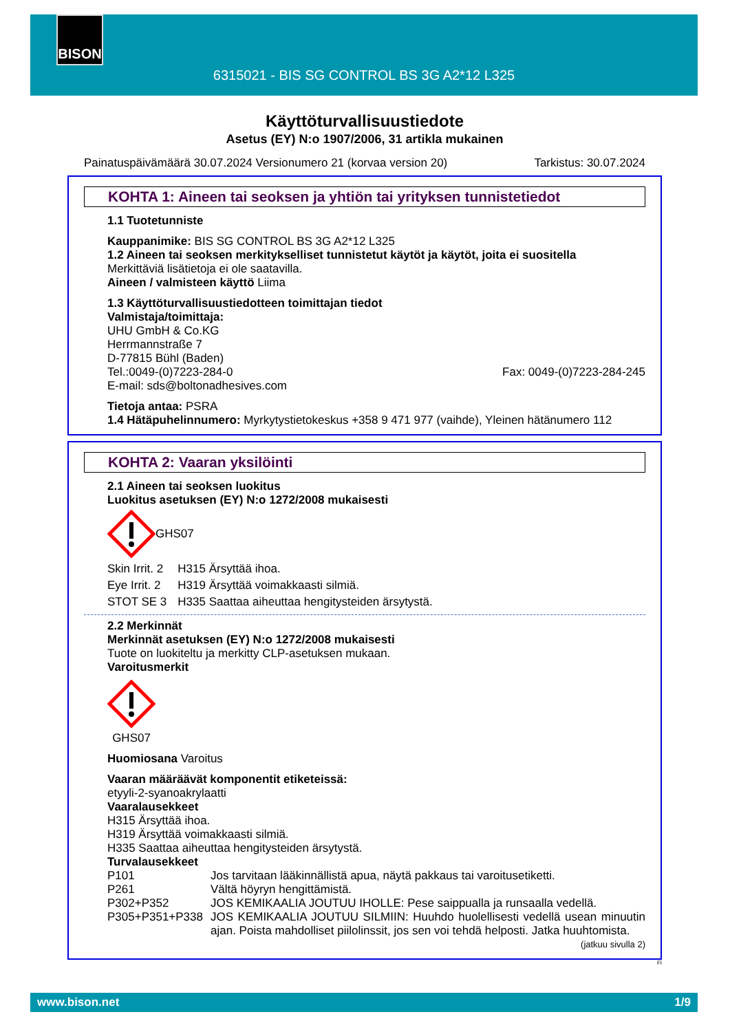BISON
6315021 - BIS SG CONTROL BS 3G A2*12 L325
Käyttöturvallisuustiedote
Asetus (EY) N:o 1907/2006, 31 artikla mukainen
Painatuspäivämäärä 30.07.2024 Versionumero 21 (korvaa version 20) Tarkistus: 30.07.2024
KOHTA 1: Aineen tai seoksen ja yhtiön tai yrityksen tunnistetiedot
1.1 Tuotetunniste
Kauppanimike: BIS SG CONTROL BS 3G A2*12 L325
1.2 Aineen tai seoksen merkitykselliset tunnistetut käytöt ja käytöt, joita ei suositella
Merkittäviä lisätietoja ei ole saatavilla.
Aineen / valmisteen käyttö Liima
1.3 Käyttöturvallisuustiedotteen toimittajan tiedot
Valmistaja/toimittaja:
UHU GmbH & Co.KG
Herrmannstraße 7
D-77815 Bühl (Baden)
Tel.:0049-(0)7223-284-0 Fax: 0049-(0)7223-284-245
E-mail: sds@boltonadhesives.com
Tietoja antaa: PSRA
1.4 Hätäpuhelinnumero: Myrkytystietokeskus +358 9 471 977 (vaihde), Yleinen hätänumero 112
KOHTA 2: Vaaran yksilöinti
2.1 Aineen tai seoksen luokitus
Luokitus asetuksen (EY) N:o 1272/2008 mukaisesti
GHS07
| Skin Irrit. 2 | H315 Ärsyttää ihoa. |
| Eye Irrit. 2 | H319 Ärsyttää voimakkaasti silmiä. |
| STOT SE 3 | H335 Saattaa aiheuttaa hengitysteiden ärsytystä. |
2.2 Merkinnät
Merkinnät asetuksen (EY) N:o 1272/2008 mukaisesti
Tuote on luokiteltu ja merkitty CLP-asetuksen mukaan.
Varoitusmerkit
GHS07
Huomiosana Varoitus
Vaaran määräävät komponentit etiketeissä:
etyyli-2-syanoakrylaatti
Vaaralausekkeet
H315 Ärsyttää ihoa.
H319 Ärsyttää voimakkaasti silmiä.
H335 Saattaa aiheuttaa hengitysteiden ärsytystä.
Turvalausekkeet
| P101 | Jos tarvitaan lääkinnällistä apua, näytä pakkaus tai varoitusetiketti. |
| P261 | Vältä höyryn hengittämistä. |
| P302+P352 | JOS KEMIKAALIA JOUTUU IHOLLE: Pese saippualla ja runsaalla vedellä. |
| P305+P351+P338 | JOS KEMIKAALIA JOUTUU SILMIIN: Huuhdo huolellisesti vedellä usean minuutin ajan. Poista mahdolliset piilolinssit, jos sen voi tehdä helposti. Jatka huuhtomista. |
(jatkuu sivulla 2)
FI
www.bison.net 1/9